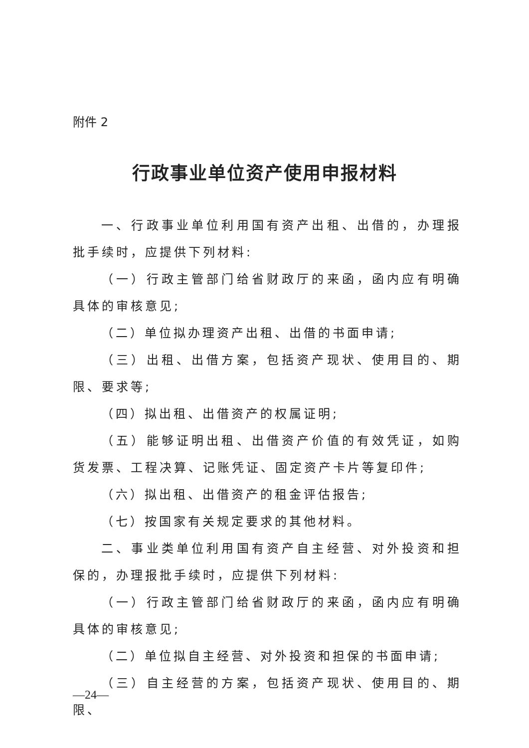附件 2
行政事业单位资产使用申报材料
一、行政事业单位利用国有资产出租、出借的，办理报批手续时，应提供下列材料:
（一）行政主管部门给省财政厅的来函，函内应有明确具体的审核意见;
（二）单位拟办理资产出租、出借的书面申请;
（三）出租、出借方案，包括资产现状、使用目的、期限、要求等;
（四）拟出租、出借资产的权属证明;
（五）能够证明出租、出借资产价值的有效凭证，如购货发票、工程决算、记账凭证、固定资产卡片等复印件;
（六）拟出租、出借资产的租金评估报告;
（七）按国家有关规定要求的其他材料。
二、事业类单位利用国有资产自主经营、对外投资和担保的，办理报批手续时，应提供下列材料:
（一）行政主管部门给省财政厅的来函，函内应有明确具体的审核意见;
（二）单位拟自主经营、对外投资和担保的书面申请;
（三）自主经营的方案，包括资产现状、使用目的、期限、
—24—